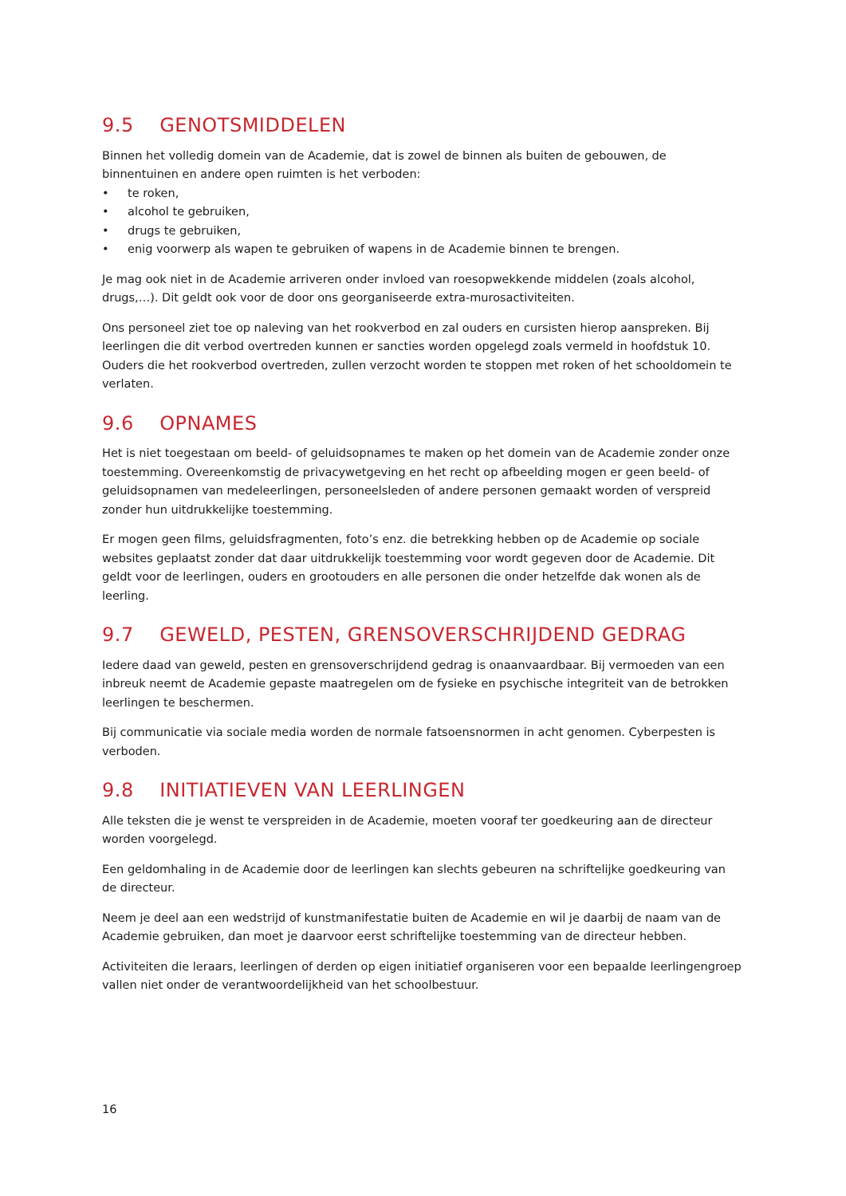9.5 GENOTSMIDDELEN
Binnen het volledig domein van de Academie, dat is zowel de binnen als buiten de gebouwen, de binnentuinen en andere open ruimten is het verboden:
• te roken,
• alcohol te gebruiken,
• drugs te gebruiken,
• enig voorwerp als wapen te gebruiken of wapens in de Academie binnen te brengen.
Je mag ook niet in de Academie arriveren onder invloed van roesopwekkende middelen (zoals alcohol, drugs,…). Dit geldt ook voor de door ons georganiseerde extra-murosactiviteiten.
Ons personeel ziet toe op naleving van het rookverbod en zal ouders en cursisten hierop aanspreken. Bij leerlingen die dit verbod overtreden kunnen er sancties worden opgelegd zoals vermeld in hoofdstuk 10. Ouders die het rookverbod overtreden, zullen verzocht worden te stoppen met roken of het schooldomein te verlaten.
9.6 OPNAMES
Het is niet toegestaan om beeld- of geluidsopnames te maken op het domein van de Academie zonder onze toestemming. Overeenkomstig de privacywetgeving en het recht op afbeelding mogen er geen beeld- of geluidsopnamen van medeleerlingen, personeelsleden of andere personen gemaakt worden of verspreid zonder hun uitdrukkelijke toestemming.
Er mogen geen films, geluidsfragmenten, foto’s enz. die betrekking hebben op de Academie op sociale websites geplaatst zonder dat daar uitdrukkelijk toestemming voor wordt gegeven door de Academie. Dit geldt voor de leerlingen, ouders en grootouders en alle personen die onder hetzelfde dak wonen als de leerling.
9.7 GEWELD, PESTEN, GRENSOVERSCHRIJDEND GEDRAG
Iedere daad van geweld, pesten en grensoverschrijdend gedrag is onaanvaardbaar. Bij vermoeden van een inbreuk neemt de Academie gepaste maatregelen om de fysieke en psychische integriteit van de betrokken leerlingen te beschermen.
Bij communicatie via sociale media worden de normale fatsoensnormen in acht genomen. Cyberpesten is verboden.
9.8 INITIATIEVEN VAN LEERLINGEN
Alle teksten die je wenst te verspreiden in de Academie, moeten vooraf ter goedkeuring aan de directeur worden voorgelegd.
Een geldomhaling in de Academie door de leerlingen kan slechts gebeuren na schriftelijke goedkeuring van de directeur.
Neem je deel aan een wedstrijd of kunstmanifestatie buiten de Academie en wil je daarbij de naam van de Academie gebruiken, dan moet je daarvoor eerst schriftelijke toestemming van de directeur hebben.
Activiteiten die leraars, leerlingen of derden op eigen initiatief organiseren voor een bepaalde leerlingengroep vallen niet onder de verantwoordelijkheid van het schoolbestuur.
16